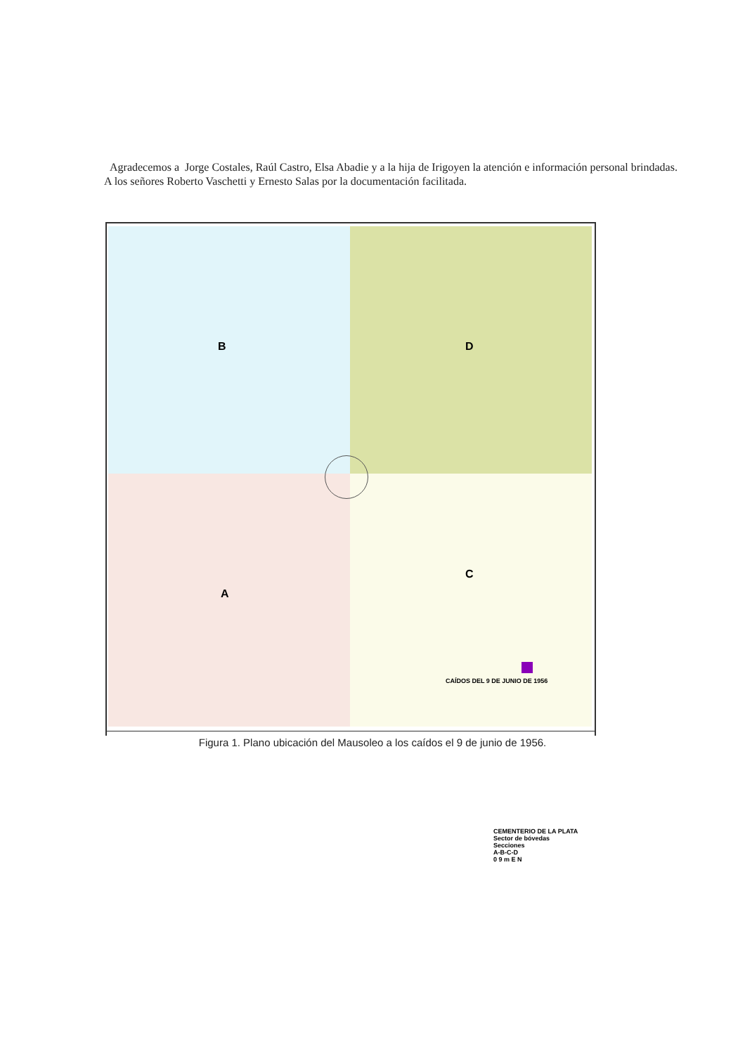Agradecemos a Jorge Costales, Raúl Castro, Elsa Abadie y a la hija de Irigoyen la atención e información personal brindadas. A los señores Roberto Vaschetti y Ernesto Salas por la documentación facilitada.
B D
A
C
CAÍDOS DEL 9 DE JUNIO DE 1956
CEMENTERIO DE LA PLATA
Sector de bóvedas
Secciones
A-B-C-D
0 9 m E N
Figura 1. Plano ubicación del Mausoleo a los caídos el 9 de junio de 1956.